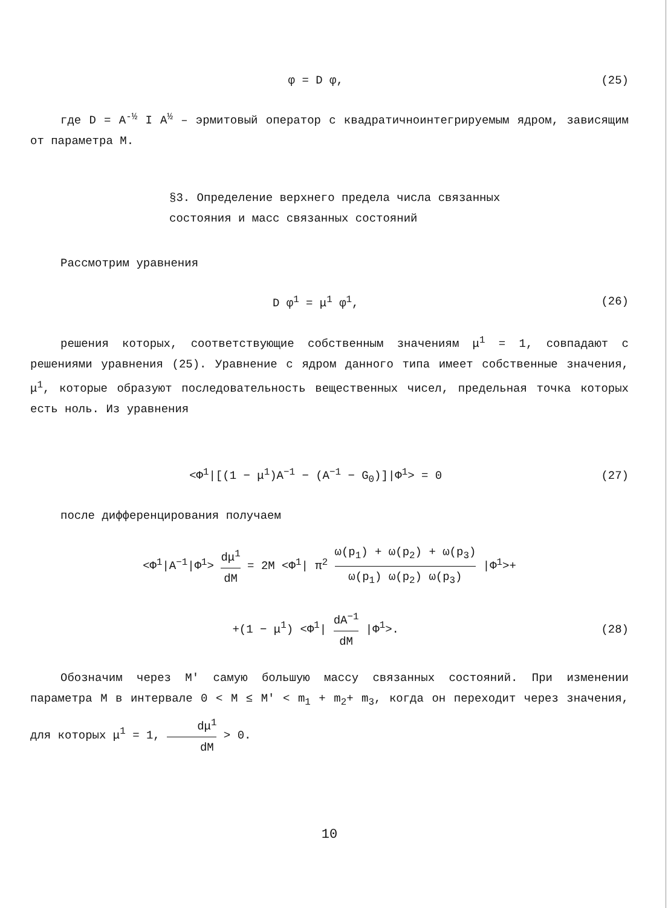φ = D φ, (25)
где D = A<sup>-½</sup> I A<sup>½</sup> – эрмитовый оператор с квадратичноинтегрируемым ядром, зависящим от параметра M.
§3. Определение верхнего предела числа связанных
состояния и масс связанных состояний
Рассмотрим уравнения
D φ<sup>1</sup> = μ<sup>1</sup> φ<sup>1</sup>, (26)
решения которых, соответствующие собственным значениям μ<sup>1</sup> = 1, совпадают с решениями уравнения (25). Уравнение с ядром данного типа имеет собственные значения, μ<sup>1</sup>, которые образуют последовательность вещественных чисел, предельная точка которых есть ноль. Из уравнения
<Φ<sup>1</sup>|[(1 − μ<sup>1</sup>)A<sup>−1</sup> − (A<sup>−1</sup> − G<sub>0</sub>)]|Φ<sup>1</sup>> = 0
(27)
после дифференцирования получаем
<Φ<sup>1</sup>|A<sup>−1</sup>|Φ<sup>1</sup>> dμ<sup>1</sup> dM = 2M <Φ<sup>1</sup>| π<sup>2</sup> ω(p<sub>1</sub>) + ω(p<sub>2</sub>) + ω(p<sub>3</sub>) ω(p<sub>1</sub>) ω(p<sub>2</sub>) ω(p<sub>3</sub>) |Φ<sup>1</sup>>+
+(1 − μ<sup>1</sup>) <Φ<sup>1</sup>| dA<sup>−1</sup> dM |Φ<sup>1</sup>>. (28)
Обозначим через M′ самую большую массу связанных состояний. При изменении параметра M в интервале 0 < M ≤ M′ < m<sub>1</sub> + m<sub>2</sub>+ m<sub>3</sub>, когда он переходит через значения, для которых μ<sup>1</sup> = 1, dμ<sup>1</sup> dM > 0.
10